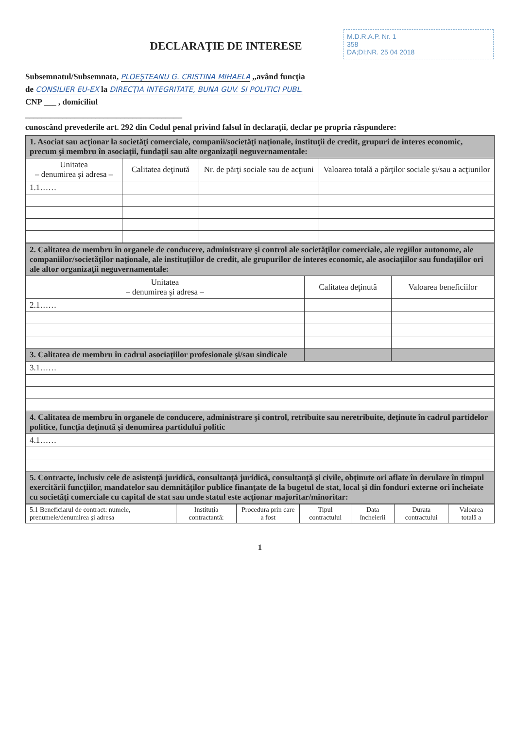M.D.R.A.P. Nr. 1
358
DA;DI;NR. 25 04 2018
DECLARAŢIE DE INTERESE
Subsemnatul/Subsemnata, PLOEŞTEANU G. CRISTINA MIHAELA ,,având funcţia
de CONSILIER EU-EX la DIRECŢIA INTEGRITATE, BUNA GUV. SI POLITICI PUBL.
CNP ___ , domiciliul
______________________________________
cunoscând prevederile art. 292 din Codul penal privind falsul în declaraţii, declar pe propria răspundere:
| 1. Asociat sau acţionar la societăţi comerciale, companii/societăţi naţionale, instituţii de credit, grupuri de interes economic, precum şi membru în asociaţii, fundaţii sau alte organizaţii neguvernamentale: | | | |
| Unitatea – denumirea şi adresa – | Calitatea deţinută | Nr. de părţi sociale sau de acţiuni | Valoarea totală a părţilor sociale şi/sau a acţiunilor |
| 1.1…… | | | |
| 2. Calitatea de membru în organele de conducere, administrare şi control ale societăţilor comerciale, ale regiilor autonome, ale companiilor/societăţilor naţionale, ale instituţiilor de credit, ale grupurilor de interes economic, ale asociaţiilor sau fundaţiilor ori ale altor organizaţii neguvernamentale: | | |
| Unitatea – denumirea şi adresa – | Calitatea deţinută | Valoarea beneficiilor |
| 2.1…… | | |
| 3. Calitatea de membru în cadrul asociaţiilor profesionale şi/sau sindicale | | |
| 3.1…… | | |
| 4. Calitatea de membru în organele de conducere, administrare şi control, retribuite sau neretribuite, deţinute în cadrul partidelor politice, funcţia deţinută şi denumirea partidului politic | | |
| 4.1…… | | |
| 5. Contracte, inclusiv cele de asistenţă juridică, consultanţă juridică, consultanţă şi civile, obţinute ori aflate în derulare în timpul exercitării funcţiilor, mandatelor sau demnităţilor publice finanţate de la bugetul de stat, local şi din fonduri externe ori încheiate cu societăţi comerciale cu capital de stat sau unde statul este acţionar majoritar/minoritar: | | |
| 5.1 Beneficiarul de contract: numele, prenumele/denumirea şi adresa | Instituţia contractantă: | Procedura prin care a fost | Tipul contractului | Data încheierii | Durata contractului | Valoarea totală a |
1